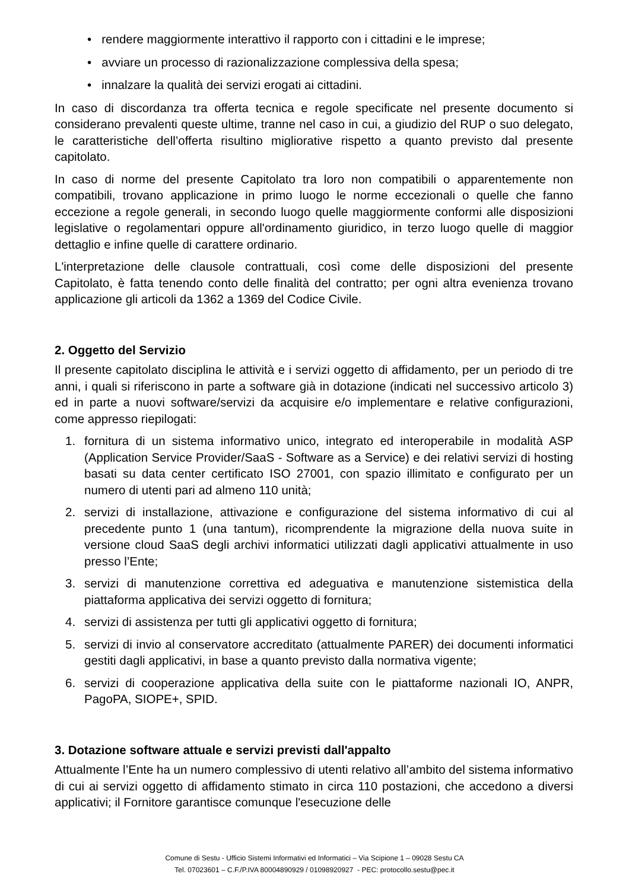• rendere maggiormente interattivo il rapporto con i cittadini e le imprese;
• avviare un processo di razionalizzazione complessiva della spesa;
• innalzare la qualità dei servizi erogati ai cittadini.
In caso di discordanza tra offerta tecnica e regole specificate nel presente documento si considerano prevalenti queste ultime, tranne nel caso in cui, a giudizio del RUP o suo delegato, le caratteristiche dell’offerta risultino migliorative rispetto a quanto previsto dal presente capitolato.
In caso di norme del presente Capitolato tra loro non compatibili o apparentemente non compatibili, trovano applicazione in primo luogo le norme eccezionali o quelle che fanno eccezione a regole generali, in secondo luogo quelle maggiormente conformi alle disposizioni legislative o regolamentari oppure all'ordinamento giuridico, in terzo luogo quelle di maggior dettaglio e infine quelle di carattere ordinario.
L'interpretazione delle clausole contrattuali, così come delle disposizioni del presente Capitolato, è fatta tenendo conto delle finalità del contratto; per ogni altra evenienza trovano applicazione gli articoli da 1362 a 1369 del Codice Civile.
2. Oggetto del Servizio
Il presente capitolato disciplina le attività e i servizi oggetto di affidamento, per un periodo di tre anni, i quali si riferiscono in parte a software già in dotazione (indicati nel successivo articolo 3) ed in parte a nuovi software/servizi da acquisire e/o implementare e relative configurazioni, come appresso riepilogati:
1. fornitura di un sistema informativo unico, integrato ed interoperabile in modalità ASP (Application Service Provider/SaaS - Software as a Service) e dei relativi servizi di hosting basati su data center certificato ISO 27001, con spazio illimitato e configurato per un numero di utenti pari ad almeno 110 unità;
2. servizi di installazione, attivazione e configurazione del sistema informativo di cui al precedente punto 1 (una tantum), ricomprendente la migrazione della nuova suite in versione cloud SaaS degli archivi informatici utilizzati dagli applicativi attualmente in uso presso l’Ente;
3. servizi di manutenzione correttiva ed adeguativa e manutenzione sistemistica della piattaforma applicativa dei servizi oggetto di fornitura;
4. servizi di assistenza per tutti gli applicativi oggetto di fornitura;
5. servizi di invio al conservatore accreditato (attualmente PARER) dei documenti informatici gestiti dagli applicativi, in base a quanto previsto dalla normativa vigente;
6. servizi di cooperazione applicativa della suite con le piattaforme nazionali IO, ANPR, PagoPA, SIOPE+, SPID.
3. Dotazione software attuale e servizi previsti dall'appalto
Attualmente l’Ente ha un numero complessivo di utenti relativo all’ambito del sistema informativo di cui ai servizi oggetto di affidamento stimato in circa 110 postazioni, che accedono a diversi applicativi; il Fornitore garantisce comunque l'esecuzione delle
Comune di Sestu - Ufficio Sistemi Informativi ed Informatici – Via Scipione 1 – 09028 Sestu CA
Tel. 07023601 – C.F./P.IVA 80004890929 / 01098920927 - PEC: protocollo.sestu@pec.it